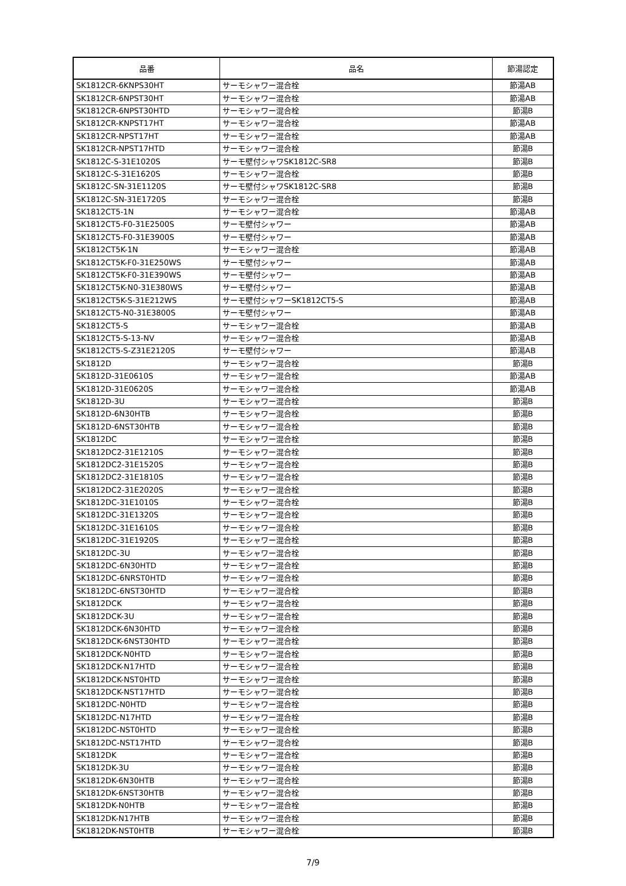| 品番 | 品名 | 節湯認定 |
| --- | --- | --- |
| SK1812CR-6KNPS30HT | サーモシャワー混合栓 | 節湯AB |
| SK1812CR-6NPST30HT | サーモシャワー混合栓 | 節湯AB |
| SK1812CR-6NPST30HTD | サーモシャワー混合栓 | 節湯B |
| SK1812CR-KNPST17HT | サーモシャワー混合栓 | 節湯AB |
| SK1812CR-NPST17HT | サーモシャワー混合栓 | 節湯AB |
| SK1812CR-NPST17HTD | サーモシャワー混合栓 | 節湯B |
| SK1812C-S-31E1020S | サーモ壁付シャワSK1812C-SR8 | 節湯B |
| SK1812C-S-31E1620S | サーモシャワー混合栓 | 節湯B |
| SK1812C-SN-31E1120S | サーモ壁付シャワSK1812C-SR8 | 節湯B |
| SK1812C-SN-31E1720S | サーモシャワー混合栓 | 節湯B |
| SK1812CT5-1N | サーモシャワー混合栓 | 節湯AB |
| SK1812CT5-F0-31E2500S | サーモ壁付シャワー | 節湯AB |
| SK1812CT5-F0-31E3900S | サーモ壁付シャワー | 節湯AB |
| SK1812CT5K-1N | サーモシャワー混合栓 | 節湯AB |
| SK1812CT5K-F0-31E250WS | サーモ壁付シャワー | 節湯AB |
| SK1812CT5K-F0-31E390WS | サーモ壁付シャワー | 節湯AB |
| SK1812CT5K-N0-31E380WS | サーモ壁付シャワー | 節湯AB |
| SK1812CT5K-S-31E212WS | サーモ壁付シャワーSK1812CT5-S | 節湯AB |
| SK1812CT5-N0-31E3800S | サーモ壁付シャワー | 節湯AB |
| SK1812CT5-S | サーモシャワー混合栓 | 節湯AB |
| SK1812CT5-S-13-NV | サーモシャワー混合栓 | 節湯AB |
| SK1812CT5-S-Z31E2120S | サーモ壁付シャワー | 節湯AB |
| SK1812D | サーモシャワー混合栓 | 節湯B |
| SK1812D-31E0610S | サーモシャワー混合栓 | 節湯AB |
| SK1812D-31E0620S | サーモシャワー混合栓 | 節湯AB |
| SK1812D-3U | サーモシャワー混合栓 | 節湯B |
| SK1812D-6N30HTB | サーモシャワー混合栓 | 節湯B |
| SK1812D-6NST30HTB | サーモシャワー混合栓 | 節湯B |
| SK1812DC | サーモシャワー混合栓 | 節湯B |
| SK1812DC2-31E1210S | サーモシャワー混合栓 | 節湯B |
| SK1812DC2-31E1520S | サーモシャワー混合栓 | 節湯B |
| SK1812DC2-31E1810S | サーモシャワー混合栓 | 節湯B |
| SK1812DC2-31E2020S | サーモシャワー混合栓 | 節湯B |
| SK1812DC-31E1010S | サーモシャワー混合栓 | 節湯B |
| SK1812DC-31E1320S | サーモシャワー混合栓 | 節湯B |
| SK1812DC-31E1610S | サーモシャワー混合栓 | 節湯B |
| SK1812DC-31E1920S | サーモシャワー混合栓 | 節湯B |
| SK1812DC-3U | サーモシャワー混合栓 | 節湯B |
| SK1812DC-6N30HTD | サーモシャワー混合栓 | 節湯B |
| SK1812DC-6NRST0HTD | サーモシャワー混合栓 | 節湯B |
| SK1812DC-6NST30HTD | サーモシャワー混合栓 | 節湯B |
| SK1812DCK | サーモシャワー混合栓 | 節湯B |
| SK1812DCK-3U | サーモシャワー混合栓 | 節湯B |
| SK1812DCK-6N30HTD | サーモシャワー混合栓 | 節湯B |
| SK1812DCK-6NST30HTD | サーモシャワー混合栓 | 節湯B |
| SK1812DCK-N0HTD | サーモシャワー混合栓 | 節湯B |
| SK1812DCK-N17HTD | サーモシャワー混合栓 | 節湯B |
| SK1812DCK-NST0HTD | サーモシャワー混合栓 | 節湯B |
| SK1812DCK-NST17HTD | サーモシャワー混合栓 | 節湯B |
| SK1812DC-N0HTD | サーモシャワー混合栓 | 節湯B |
| SK1812DC-N17HTD | サーモシャワー混合栓 | 節湯B |
| SK1812DC-NST0HTD | サーモシャワー混合栓 | 節湯B |
| SK1812DC-NST17HTD | サーモシャワー混合栓 | 節湯B |
| SK1812DK | サーモシャワー混合栓 | 節湯B |
| SK1812DK-3U | サーモシャワー混合栓 | 節湯B |
| SK1812DK-6N30HTB | サーモシャワー混合栓 | 節湯B |
| SK1812DK-6NST30HTB | サーモシャワー混合栓 | 節湯B |
| SK1812DK-N0HTB | サーモシャワー混合栓 | 節湯B |
| SK1812DK-N17HTB | サーモシャワー混合栓 | 節湯B |
| SK1812DK-NST0HTB | サーモシャワー混合栓 | 節湯B |
7/9